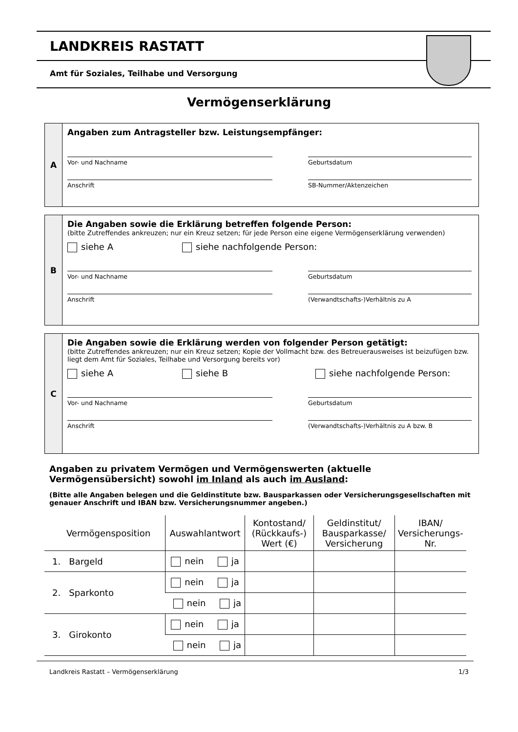LANDKREIS RASTATT
Amt für Soziales, Teilhabe und Versorgung
Vermögenserklärung
A
Angaben zum Antragsteller bzw. Leistungsempfänger:
Vor- und Nachname Geburtsdatum
Anschrift SB-Nummer/Aktenzeichen
B
Die Angaben sowie die Erklärung betreffen folgende Person:
(bitte Zutreffendes ankreuzen; nur ein Kreuz setzen; für jede Person eine eigene Vermögenserklärung verwenden)
siehe A siehe nachfolgende Person:
Vor- und Nachname Geburtsdatum
Anschrift (Verwandtschafts-)Verhältnis zu A
C
Die Angaben sowie die Erklärung werden von folgender Person getätigt:
(bitte Zutreffendes ankreuzen; nur ein Kreuz setzen; Kopie der Vollmacht bzw. des Betreuerausweises ist beizufügen bzw. liegt dem Amt für Soziales, Teilhabe und Versorgung bereits vor)
siehe A siehe B siehe nachfolgende Person:
Vor- und Nachname Geburtsdatum
Anschrift (Verwandtschafts-)Verhältnis zu A bzw. B
Angaben zu privatem Vermögen und Vermögenswerten (aktuelle Vermögensübersicht) sowohl im Inland als auch im Ausland:
(Bitte alle Angaben belegen und die Geldinstitute bzw. Bausparkassen oder Versicherungsgesellschaften mit genauer Anschrift und IBAN bzw. Versicherungsnummer angeben.)
| Vermögensposition | Auswahlantwort | Kontostand/ (Rückkaufs-) Wert (€) | Geldinstitut/ Bausparkasse/ Versicherung | IBAN/ Versicherungs-Nr. |
| --- | --- | --- | --- | --- |
| 1. Bargeld | nein ja | | | |
| 2. Sparkonto | nein ja | | | |
| | nein ja | | | |
| 3. Girokonto | nein ja | | | |
| | nein ja | | | |
Landkreis Rastatt – Vermögenserklärung 1/3